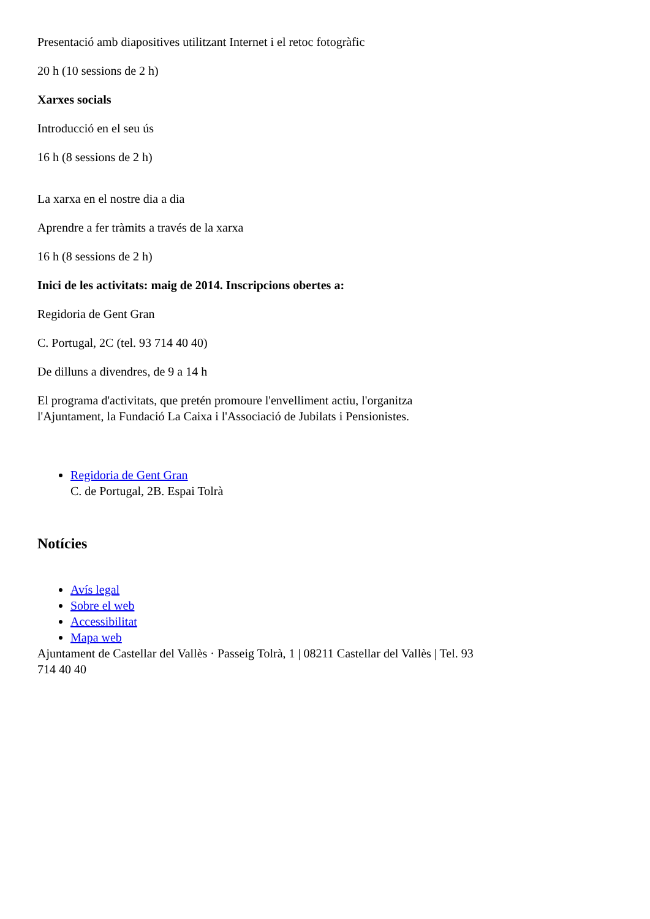Presentació amb diapositives utilitzant Internet i el retoc fotogràfic
20 h (10 sessions de 2 h)
Xarxes socials
Introducció en el seu ús
16 h (8 sessions de 2 h)
La xarxa en el nostre dia a dia
Aprendre a fer tràmits a través de la xarxa
16 h (8 sessions de 2 h)
Inici de les activitats: maig de 2014. Inscripcions obertes a:
Regidoria de Gent Gran
C. Portugal, 2C (tel. 93 714 40 40)
De dilluns a divendres, de 9 a 14 h
El programa d'activitats, que pretén promoure l'envelliment actiu, l'organitza l'Ajuntament, la Fundació La Caixa i l'Associació de Jubilats i Pensionistes.
Regidoria de Gent Gran
C. de Portugal, 2B. Espai Tolrà
Notícies
Avís legal
Sobre el web
Accessibilitat
Mapa web
Ajuntament de Castellar del Vallès · Passeig Tolrà, 1 | 08211 Castellar del Vallès | Tel. 93 714 40 40